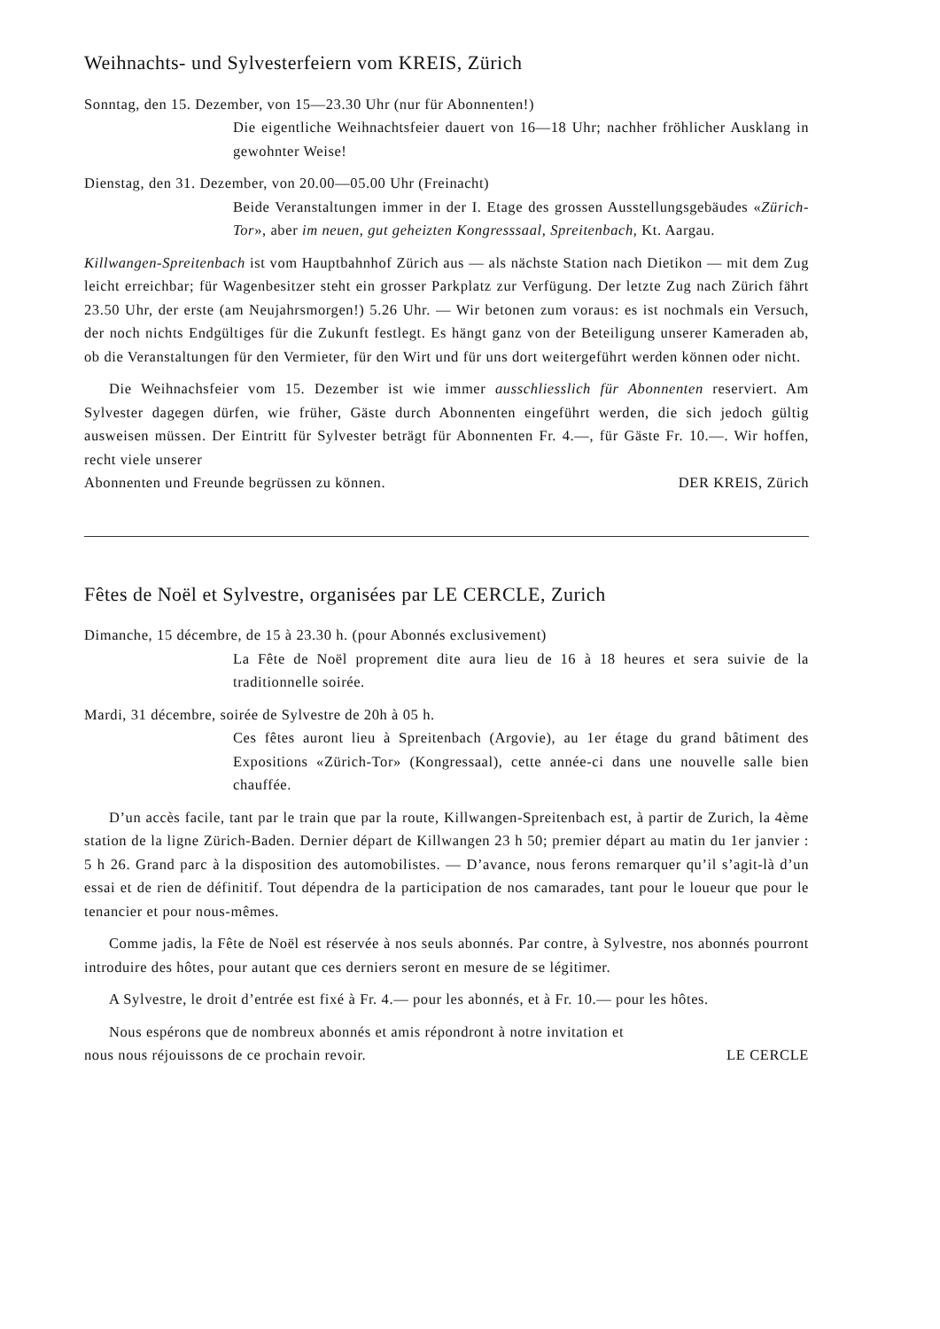Weihnachts- und Sylvesterfeiern vom KREIS, Zürich
Sonntag, den 15. Dezember, von 15—23.30 Uhr (nur für Abonnenten!)
Die eigentliche Weihnachtsfeier dauert von 16—18 Uhr; nachher fröhlicher Ausklang in gewohnter Weise!
Dienstag, den 31. Dezember, von 20.00—05.00 Uhr (Freinacht)
Beide Veranstaltungen immer in der I. Etage des grossen Ausstellungsgebäudes «Zürich-Tor», aber im neuen, gut geheizten Kongresssaal, Spreitenbach, Kt. Aargau.
Killwangen-Spreitenbach ist vom Hauptbahnhof Zürich aus — als nächste Station nach Dietikon — mit dem Zug leicht erreichbar; für Wagenbesitzer steht ein grosser Parkplatz zur Verfügung. Der letzte Zug nach Zürich fährt 23.50 Uhr, der erste (am Neujahrsmorgen!) 5.26 Uhr. — Wir betonen zum voraus: es ist nochmals ein Versuch, der noch nichts Endgültiges für die Zukunft festlegt. Es hängt ganz von der Beteiligung unserer Kameraden ab, ob die Veranstaltungen für den Vermieter, für den Wirt und für uns dort weitergeführt werden können oder nicht.
Die Weihnachsfeier vom 15. Dezember ist wie immer ausschliesslich für Abonnenten reserviert. Am Sylvester dagegen dürfen, wie früher, Gäste durch Abonnenten eingeführt werden, die sich jedoch gültig ausweisen müssen. Der Eintritt für Sylvester beträgt für Abonnenten Fr. 4.—, für Gäste Fr. 10.—. Wir hoffen, recht viele unserer
Abonnenten und Freunde begrüssen zu können. DER KREIS, Zürich
Fêtes de Noël et Sylvestre, organisées par LE CERCLE, Zurich
Dimanche, 15 décembre, de 15 à 23.30 h. (pour Abonnés exclusivement)
La Fête de Noël proprement dite aura lieu de 16 à 18 heures et sera suivie de la traditionnelle soirée.
Mardi, 31 décembre, soirée de Sylvestre de 20h à 05 h.
Ces fêtes auront lieu à Spreitenbach (Argovie), au 1er étage du grand bâtiment des Expositions «Zürich-Tor» (Kongressaal), cette année-ci dans une nouvelle salle bien chauffée.
D’un accès facile, tant par le train que par la route, Killwangen-Spreitenbach est, à partir de Zurich, la 4ème station de la ligne Zürich-Baden. Dernier départ de Killwangen 23 h 50; premier départ au matin du 1er janvier : 5 h 26. Grand parc à la disposition des automobilistes. — D’avance, nous ferons remarquer qu’il s’agit-là d’un essai et de rien de définitif. Tout dépendra de la participation de nos camarades, tant pour le loueur que pour le tenancier et pour nous-mêmes.
Comme jadis, la Fête de Noël est réservée à nos seuls abonnés. Par contre, à Sylvestre, nos abonnés pourront introduire des hôtes, pour autant que ces derniers seront en mesure de se légitimer.
A Sylvestre, le droit d’entrée est fixé à Fr. 4.— pour les abonnés, et à Fr. 10.— pour les hôtes.
Nous espérons que de nombreux abonnés et amis répondront à notre invitation et
nous nous réjouissons de ce prochain revoir. LE CERCLE